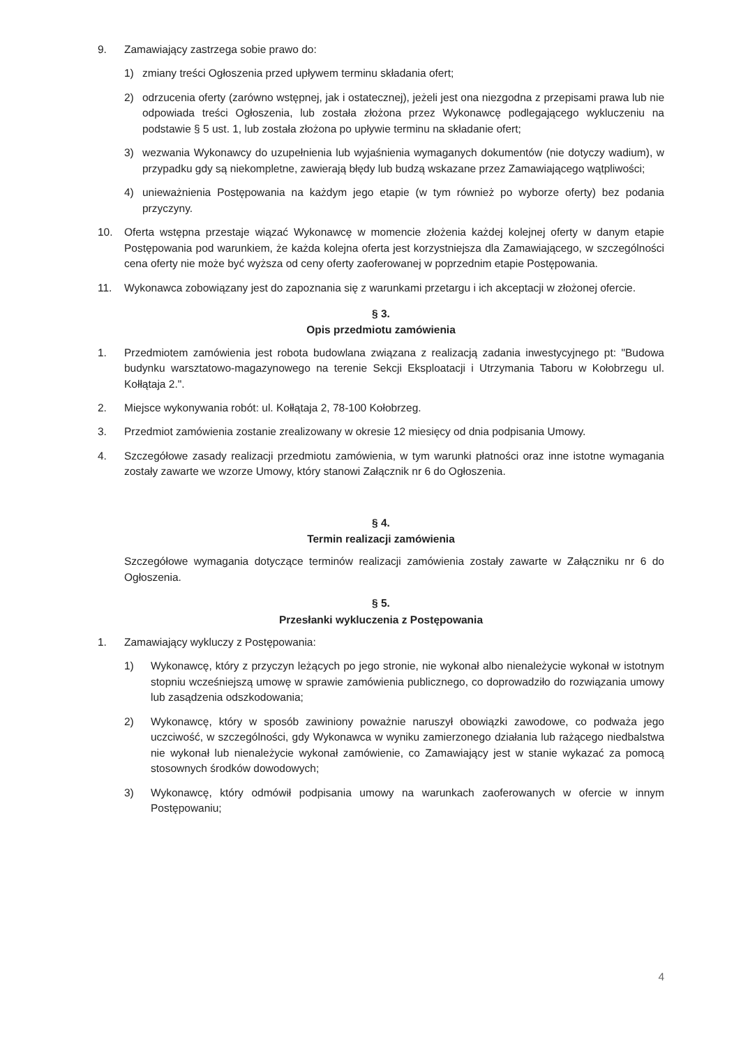9. Zamawiający zastrzega sobie prawo do:
1) zmiany treści Ogłoszenia przed upływem terminu składania ofert;
2) odrzucenia oferty (zarówno wstępnej, jak i ostatecznej), jeżeli jest ona niezgodna z przepisami prawa lub nie odpowiada treści Ogłoszenia, lub została złożona przez Wykonawcę podlegającego wykluczeniu na podstawie § 5 ust. 1, lub została złożona po upływie terminu na składanie ofert;
3) wezwania Wykonawcy do uzupełnienia lub wyjaśnienia wymaganych dokumentów (nie dotyczy wadium), w przypadku gdy są niekompletne, zawierają błędy lub budzą wskazane przez Zamawiającego wątpliwości;
4) unieważnienia Postępowania na każdym jego etapie (w tym również po wyborze oferty) bez podania przyczyny.
10. Oferta wstępna przestaje wiązać Wykonawcę w momencie złożenia każdej kolejnej oferty w danym etapie Postępowania pod warunkiem, że każda kolejna oferta jest korzystniejsza dla Zamawiającego, w szczególności cena oferty nie może być wyższa od ceny oferty zaoferowanej w poprzednim etapie Postępowania.
11. Wykonawca zobowiązany jest do zapoznania się z warunkami przetargu i ich akceptacji w złożonej ofercie.
§ 3.
Opis przedmiotu zamówienia
1. Przedmiotem zamówienia jest robota budowlana związana z realizacją zadania inwestycyjnego pt: "Budowa budynku warsztatowo-magazynowego na terenie Sekcji Eksploatacji i Utrzymania Taboru w Kołobrzegu ul. Kołłątaja 2.".
2. Miejsce wykonywania robót: ul. Kołłątaja 2, 78-100 Kołobrzeg.
3. Przedmiot zamówienia zostanie zrealizowany w okresie 12 miesięcy od dnia podpisania Umowy.
4. Szczegółowe zasady realizacji przedmiotu zamówienia, w tym warunki płatności oraz inne istotne wymagania zostały zawarte we wzorze Umowy, który stanowi Załącznik nr 6 do Ogłoszenia.
§ 4.
Termin realizacji zamówienia
Szczegółowe wymagania dotyczące terminów realizacji zamówienia zostały zawarte w Załączniku nr 6 do Ogłoszenia.
§ 5.
Przesłanki wykluczenia z Postępowania
1. Zamawiający wykluczy z Postępowania:
1) Wykonawcę, który z przyczyn leżących po jego stronie, nie wykonał albo nienależycie wykonał w istotnym stopniu wcześniejszą umowę w sprawie zamówienia publicznego, co doprowadziło do rozwiązania umowy lub zasądzenia odszkodowania;
2) Wykonawcę, który w sposób zawiniony poważnie naruszył obowiązki zawodowe, co podważa jego uczciwość, w szczególności, gdy Wykonawca w wyniku zamierzonego działania lub rażącego niedbalstwa nie wykonał lub nienależycie wykonał zamówienie, co Zamawiający jest w stanie wykazać za pomocą stosownych środków dowodowych;
3) Wykonawcę, który odmówił podpisania umowy na warunkach zaoferowanych w ofercie w innym Postępowaniu;
4